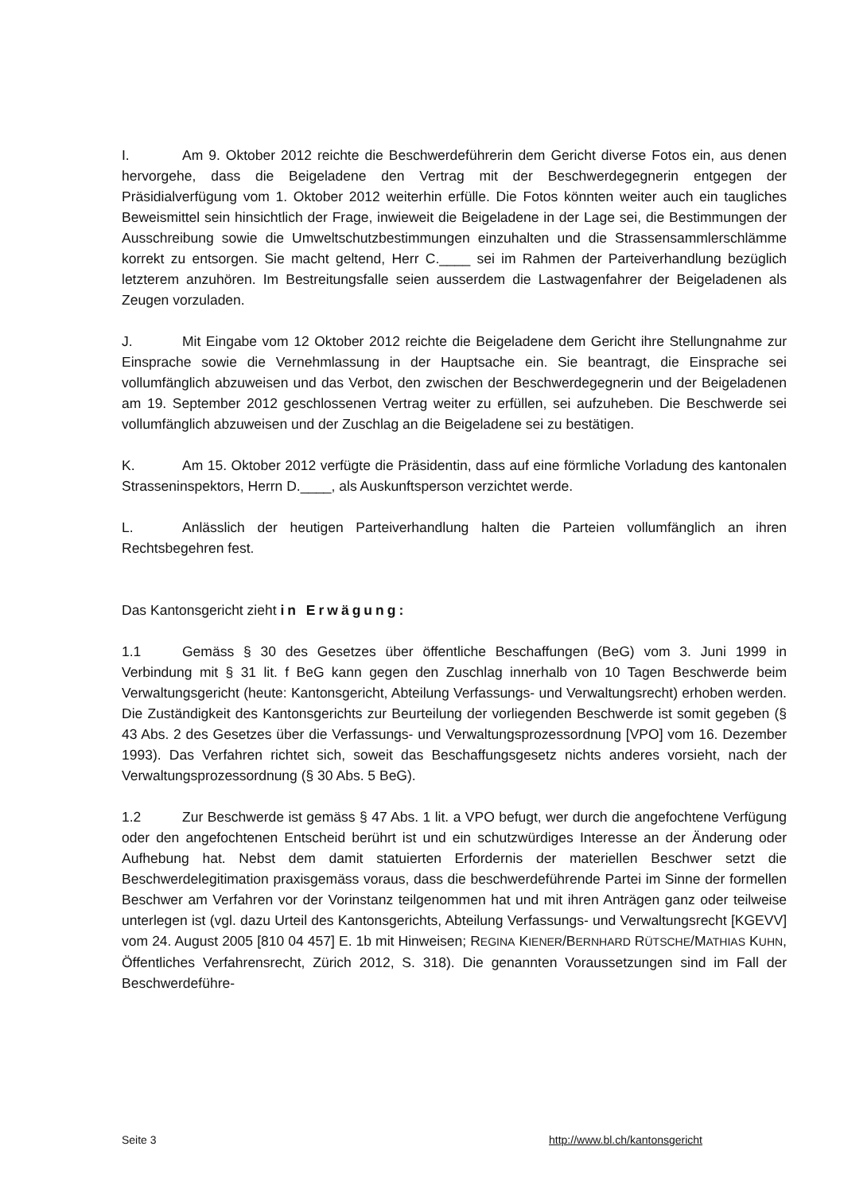I. Am 9. Oktober 2012 reichte die Beschwerdeführerin dem Gericht diverse Fotos ein, aus denen hervorgehe, dass die Beigeladene den Vertrag mit der Beschwerdegegnerin entgegen der Präsidialverfügung vom 1. Oktober 2012 weiterhin erfülle. Die Fotos könnten weiter auch ein taugliches Beweismittel sein hinsichtlich der Frage, inwieweit die Beigeladene in der Lage sei, die Bestimmungen der Ausschreibung sowie die Umweltschutzbestimmungen einzuhalten und die Strassensammlerschlämme korrekt zu entsorgen. Sie macht geltend, Herr C.____ sei im Rahmen der Parteiverhandlung bezüglich letzterem anzuhören. Im Bestreitungsfalle seien ausserdem die Lastwagenfahrer der Beigeladenen als Zeugen vorzuladen.
J. Mit Eingabe vom 12 Oktober 2012 reichte die Beigeladene dem Gericht ihre Stellungnahme zur Einsprache sowie die Vernehmlassung in der Hauptsache ein. Sie beantragt, die Einsprache sei vollumfänglich abzuweisen und das Verbot, den zwischen der Beschwerdegegnerin und der Beigeladenen am 19. September 2012 geschlossenen Vertrag weiter zu erfüllen, sei aufzuheben. Die Beschwerde sei vollumfänglich abzuweisen und der Zuschlag an die Beigeladene sei zu bestätigen.
K. Am 15. Oktober 2012 verfügte die Präsidentin, dass auf eine förmliche Vorladung des kantonalen Strasseninspektors, Herrn D.____, als Auskunftsperson verzichtet werde.
L. Anlässlich der heutigen Parteiverhandlung halten die Parteien vollumfänglich an ihren Rechtsbegehren fest.
Das Kantonsgericht zieht in Erwägung:
1.1 Gemäss § 30 des Gesetzes über öffentliche Beschaffungen (BeG) vom 3. Juni 1999 in Verbindung mit § 31 lit. f BeG kann gegen den Zuschlag innerhalb von 10 Tagen Beschwerde beim Verwaltungsgericht (heute: Kantonsgericht, Abteilung Verfassungs- und Verwaltungsrecht) erhoben werden. Die Zuständigkeit des Kantonsgerichts zur Beurteilung der vorliegenden Beschwerde ist somit gegeben (§ 43 Abs. 2 des Gesetzes über die Verfassungs- und Verwaltungsprozessordnung [VPO] vom 16. Dezember 1993). Das Verfahren richtet sich, soweit das Beschaffungsgesetz nichts anderes vorsieht, nach der Verwaltungsprozessordnung (§ 30 Abs. 5 BeG).
1.2 Zur Beschwerde ist gemäss § 47 Abs. 1 lit. a VPO befugt, wer durch die angefochtene Verfügung oder den angefochtenen Entscheid berührt ist und ein schutzwürdiges Interesse an der Änderung oder Aufhebung hat. Nebst dem damit statuierten Erfordernis der materiellen Beschwer setzt die Beschwerdelegitimation praxisgemäss voraus, dass die beschwerdeführende Partei im Sinne der formellen Beschwer am Verfahren vor der Vorinstanz teilgenommen hat und mit ihren Anträgen ganz oder teilweise unterlegen ist (vgl. dazu Urteil des Kantonsgerichts, Abteilung Verfassungs- und Verwaltungsrecht [KGEVV] vom 24. August 2005 [810 04 457] E. 1b mit Hinweisen; REGINA KIENER/BERNHARD RÜTSCHE/MATHIAS KUHN, Öffentliches Verfahrensrecht, Zürich 2012, S. 318). Die genannten Voraussetzungen sind im Fall der Beschwerdeführe-
Seite 3 http://www.bl.ch/kantonsgericht